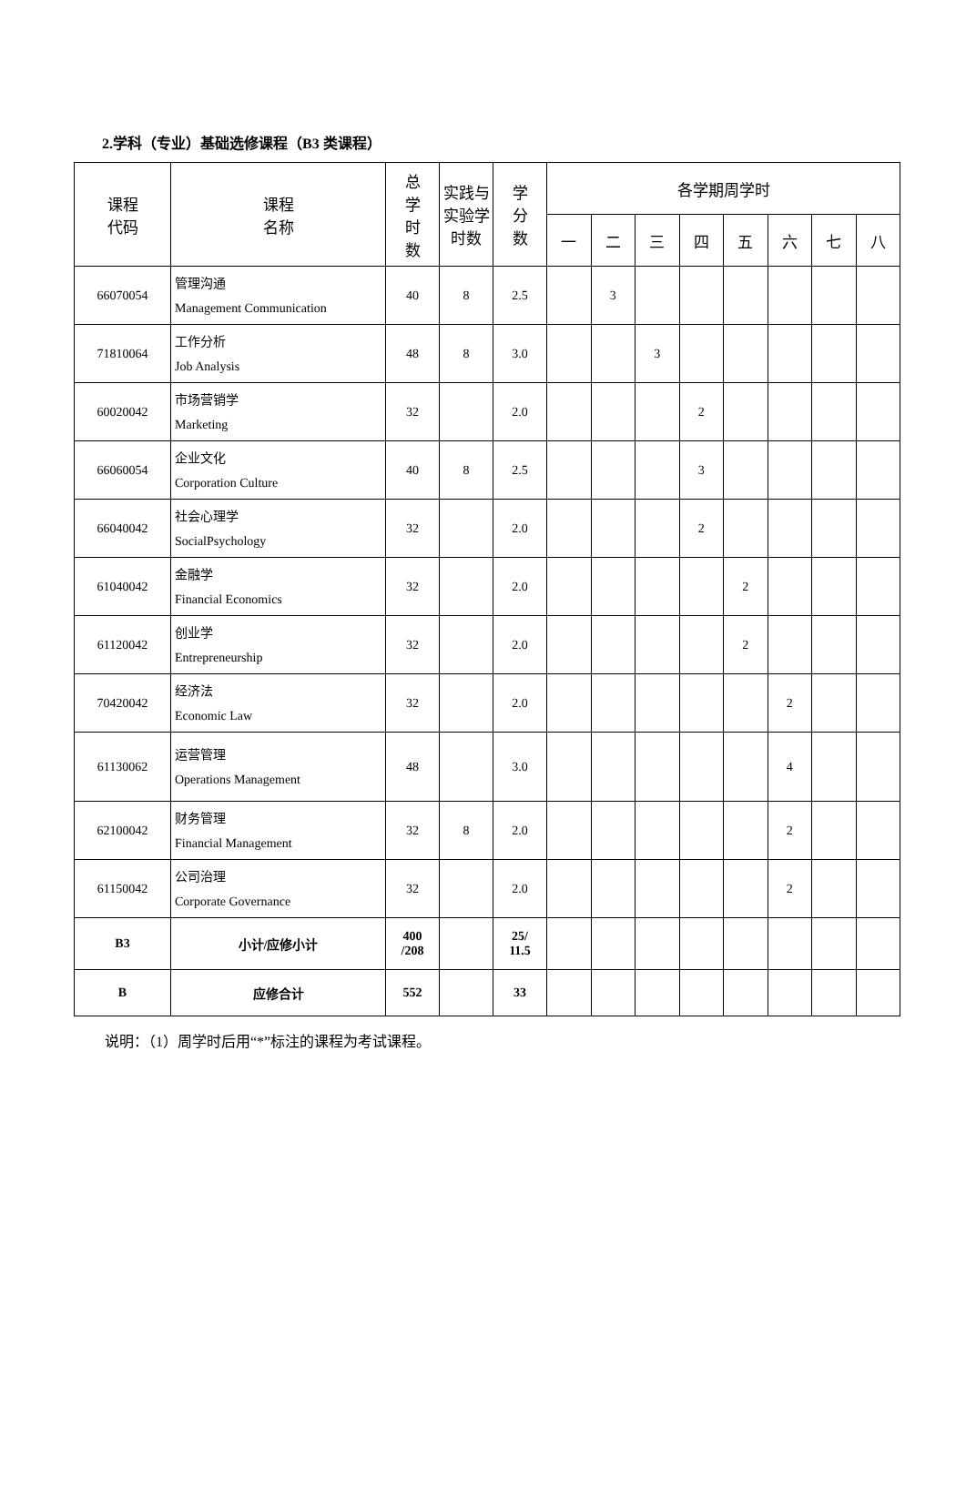2.学科（专业）基础选修课程（B3 类课程）
| 课程 代码 | 课程 名称 | 总 学 时 数 | 实践与 实验学 时数 | 学 分 数 | 各学期周学时 | | | | | | | |
| --- | --- | --- | --- | --- | --- | --- | --- | --- | --- | --- | --- | --- |
| | | | | | 一 | 二 | 三 | 四 | 五 | 六 | 七 | 八 |
| 66070054 | 管理沟通 Management Communication | 40 | 8 | 2.5 | | 3 | | | | | | |
| 71810064 | 工作分析 Job Analysis | 48 | 8 | 3.0 | | | 3 | | | | | |
| 60020042 | 市场营销学 Marketing | 32 | | 2.0 | | | | 2 | | | | |
| 66060054 | 企业文化 Corporation Culture | 40 | 8 | 2.5 | | | | 3 | | | | |
| 66040042 | 社会心理学 SocialPsychology | 32 | | 2.0 | | | | 2 | | | | |
| 61040042 | 金融学 Financial Economics | 32 | | 2.0 | | | | | 2 | | | |
| 61120042 | 创业学 Entrepreneurship | 32 | | 2.0 | | | | | 2 | | | |
| 70420042 | 经济法 Economic Law | 32 | | 2.0 | | | | | | 2 | | |
| 61130062 | 运营管理 Operations Management | 48 | | 3.0 | | | | | | 4 | | |
| 62100042 | 财务管理 Financial Management | 32 | 8 | 2.0 | | | | | | 2 | | |
| 61150042 | 公司治理 Corporate Governance | 32 | | 2.0 | | | | | | 2 | | |
| B3 | 小计/应修小计 | 400 /208 | | 25/ 11.5 | | | | | | | | |
| B | 应修合计 | 552 | | 33 | | | | | | | | |
说明：（1）周学时后用“*”标注的课程为考试课程。